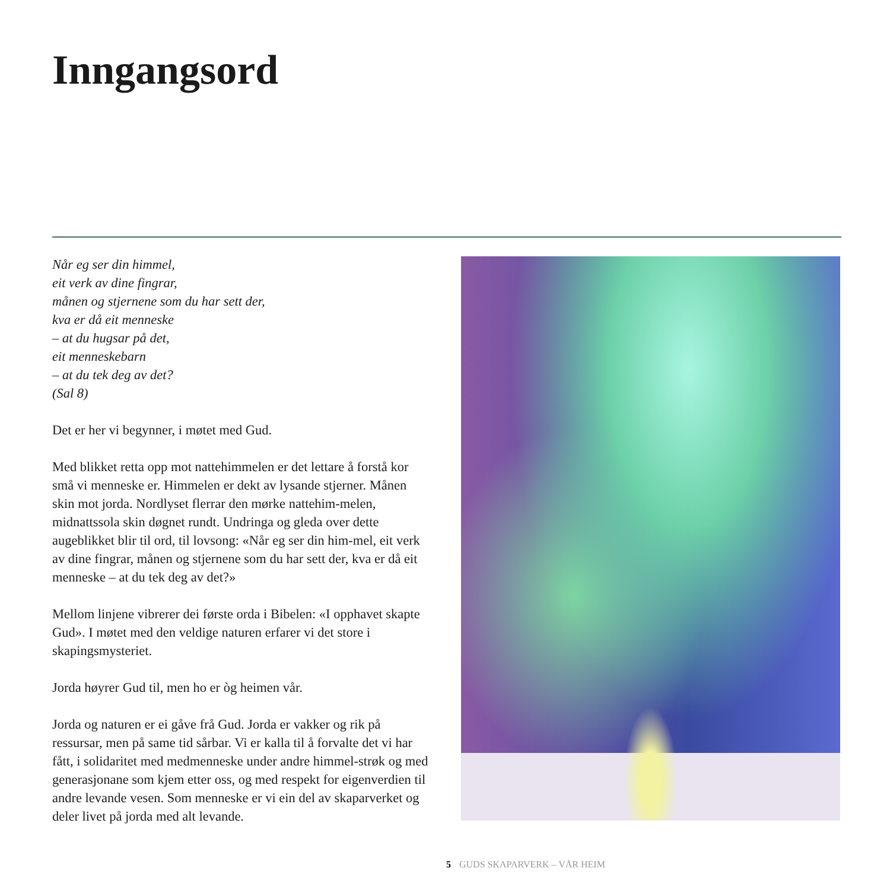Inngangsord
Når eg ser din himmel,
eit verk av dine fingrar,
månen og stjernene som du har sett der,
kva er då eit menneske
– at du hugsar på det,
eit menneskebarn
– at du tek deg av det?
(Sal 8)
Det er her vi begynner, i møtet med Gud.
Med blikket retta opp mot nattehimmelen er det lettare å forstå kor små vi menneske er. Himmelen er dekt av lysande stjerner. Månen skin mot jorda. Nordlyset flerrar den mørke nattehim-melen, midnattssola skin døgnet rundt. Undringa og gleda over dette augeblikket blir til ord, til lovsong: «Når eg ser din him-mel, eit verk av dine fingrar, månen og stjernene som du har sett der, kva er då eit menneske – at du tek deg av det?»
Mellom linjene vibrerer dei første orda i Bibelen: «I opphavet skapte Gud». I møtet med den veldige naturen erfarer vi det store i skapingsmysteriet.
Jorda høyrer Gud til, men ho er òg heimen vår.
Jorda og naturen er ei gåve frå Gud. Jorda er vakker og rik på ressursar, men på same tid sårbar. Vi er kalla til å forvalte det vi har fått, i solidaritet med medmenneske under andre himmel-strøk og med generasjonane som kjem etter oss, og med respekt for eigenverdien til andre levande vesen. Som menneske er vi ein del av skaparverket og deler livet på jorda med alt levande.
5 GUDS SKAPARVERK – VÅR HEIM